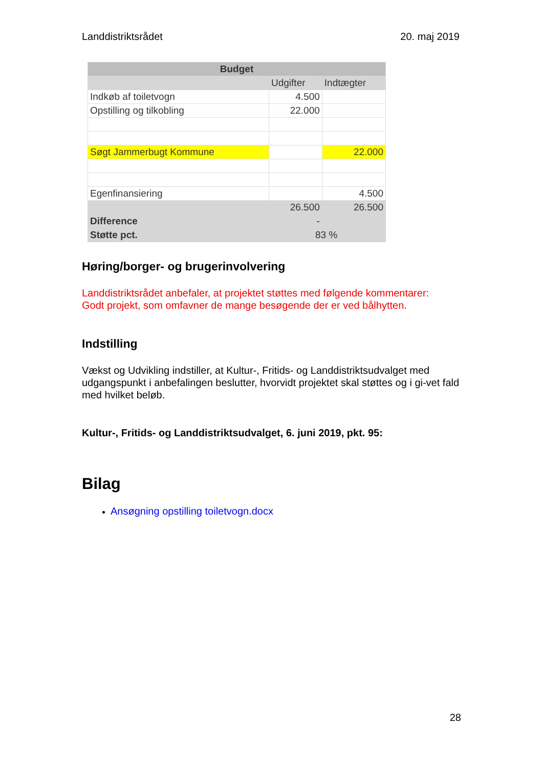Landdistriktsrådet 20. maj 2019
| Budget | | |
| --- | --- | --- |
| | Udgifter | Indtægter |
| Indkøb af toiletvogn | 4.500 | |
| Opstilling og tilkobling | 22.000 | |
| Søgt Jammerbugt Kommune | | 22.000 |
| Egenfinansiering | | 4.500 |
| | 26.500 | 26.500 |
| Difference | - | |
| Støtte pct. | 83 % | |
Høring/borger- og brugerinvolvering
Landdistriktsrådet anbefaler, at projektet støttes med følgende kommentarer:
Godt projekt, som omfavner de mange besøgende der er ved bålhytten.
Indstilling
Vækst og Udvikling indstiller, at Kultur-, Fritids- og Landdistriktsudvalget med udgangspunkt i anbefalingen beslutter, hvorvidt projektet skal støttes og i gi-vet fald med hvilket beløb.
Kultur-, Fritids- og Landdistriktsudvalget, 6. juni 2019, pkt. 95:
Bilag
Ansøgning opstilling toiletvogn.docx
28